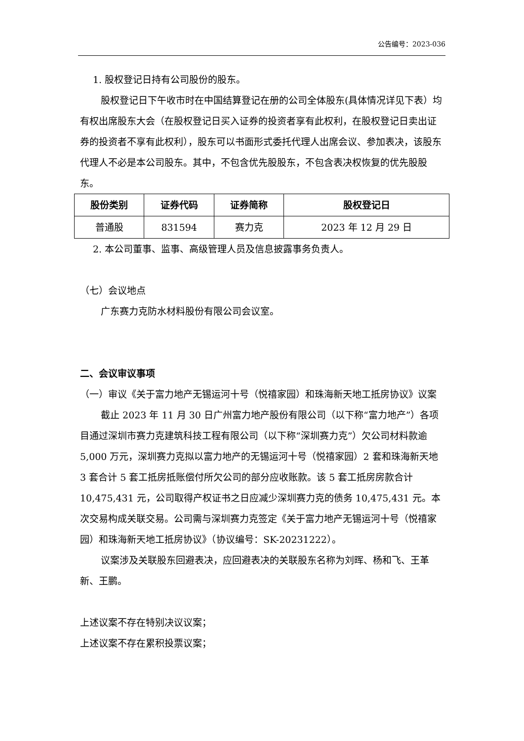公告编号：2023-036
1. 股权登记日持有公司股份的股东。
股权登记日下午收市时在中国结算登记在册的公司全体股东(具体情况详见下表）均有权出席股东大会（在股权登记日买入证券的投资者享有此权利，在股权登记日卖出证券的投资者不享有此权利），股东可以书面形式委托代理人出席会议、参加表决，该股东代理人不必是本公司股东。其中，不包含优先股股东，不包含表决权恢复的优先股股东。
| 股份类别 | 证券代码 | 证券简称 | 股权登记日 |
| --- | --- | --- | --- |
| 普通股 | 831594 | 赛力克 | 2023 年 12 月 29 日 |
2. 本公司董事、监事、高级管理人员及信息披露事务负责人。
（七）会议地点
广东赛力克防水材料股份有限公司会议室。
二、会议审议事项
（一）审议《关于富力地产无锡运河十号（悦禧家园）和珠海新天地工抵房协议》议案
截止 2023 年 11 月 30 日广州富力地产股份有限公司（以下称“富力地产”）各项目通过深圳市赛力克建筑科技工程有限公司（以下称“深圳赛力克”）欠公司材料款逾 5,000 万元，深圳赛力克拟以富力地产的无锡运河十号（悦禧家园）2 套和珠海新天地 3 套合计 5 套工抵房抵账偿付所欠公司的部分应收账款。该 5 套工抵房房款合计 10,475,431 元，公司取得产权证书之日应减少深圳赛力克的债务 10,475,431 元。本次交易构成关联交易。公司需与深圳赛力克签定《关于富力地产无锡运河十号（悦禧家园）和珠海新天地工抵房协议》（协议编号：SK-20231222）。
议案涉及关联股东回避表决，应回避表决的关联股东名称为刘晖、杨和飞、王革新、王鹏。
上述议案不存在特别决议议案；
上述议案不存在累积投票议案；